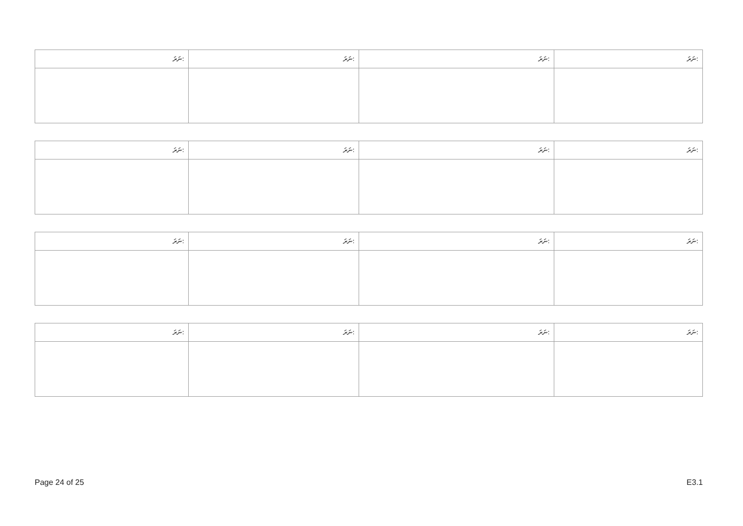| ނަރަ: | ނަރަ: | ނަރަ: | ނަރަ: |
| --- | --- | --- | --- |
| ނަރަ: | ނަރަ: | ނަރަ: | ނަރަ: |
| --- | --- | --- | --- |
| ނަރަ: | ނަރަ: | ނަރަ: | ނަރަ: |
| --- | --- | --- | --- |
| ނަރަ: | ނަރަ: | ނަރަ: | ނަރަ: |
| --- | --- | --- | --- |
Page 24 of 25 E3.1